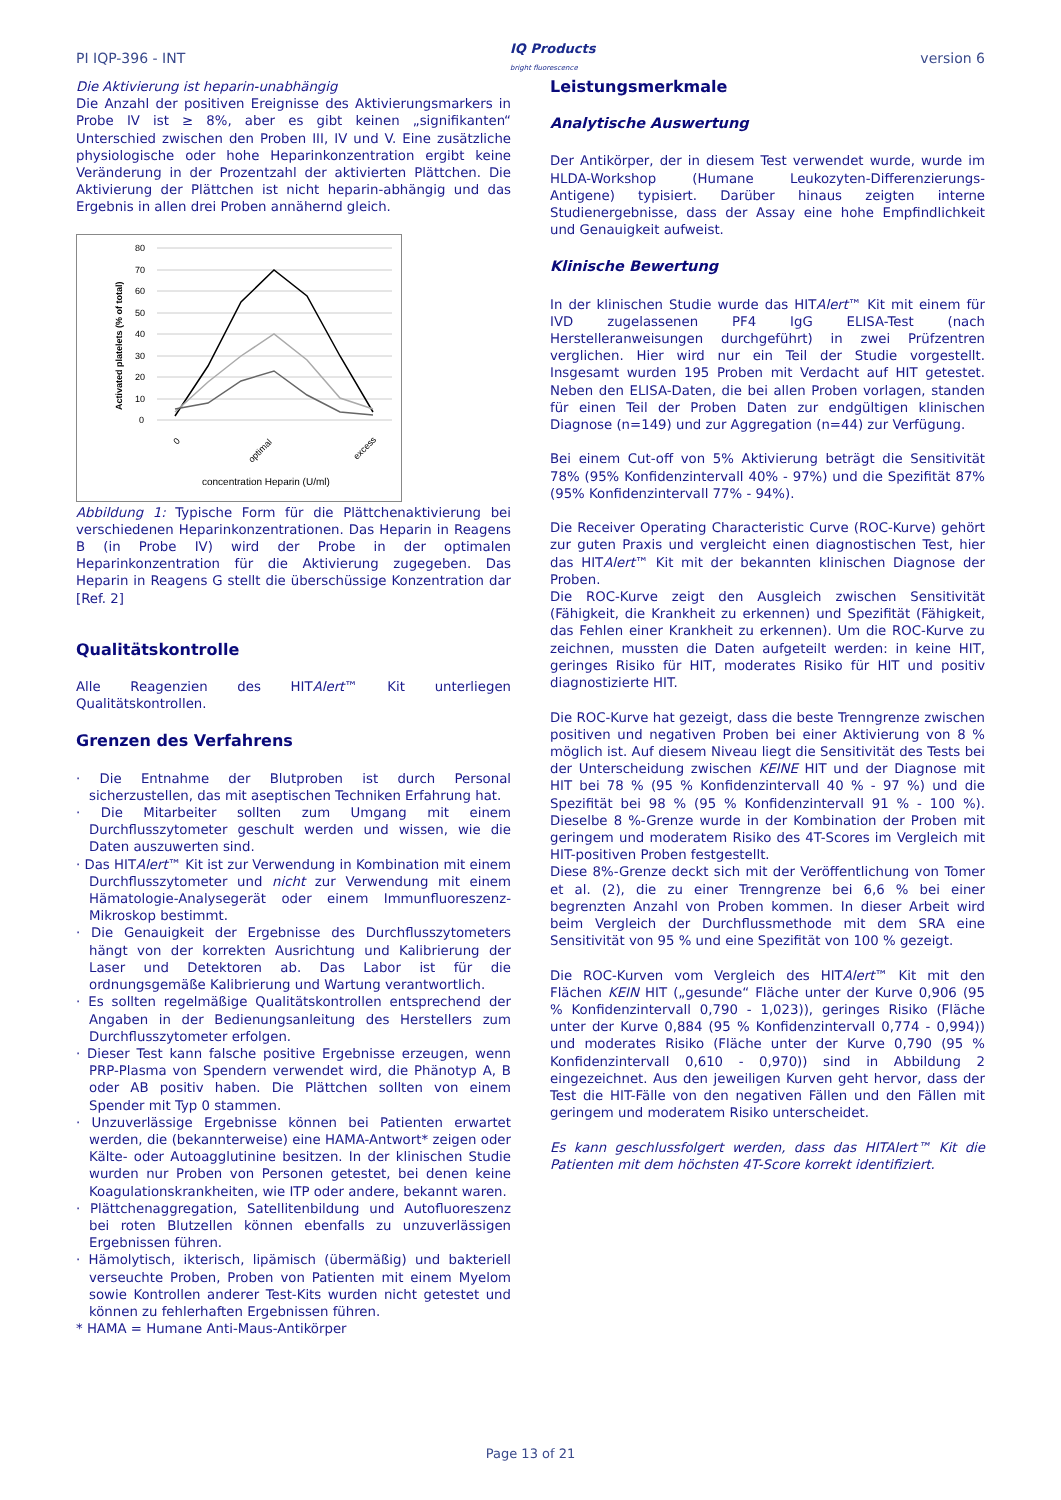PI IQP-396 - INT IQ Products
bright fluorescence version 6
Die Aktivierung ist heparin-unabhängig
Die Anzahl der positiven Ereignisse des Aktivierungsmarkers in Probe IV ist ≥ 8%, aber es gibt keinen „signifikanten“ Unterschied zwischen den Proben III, IV und V. Eine zusätzliche physiologische oder hohe Heparinkonzentration ergibt keine Veränderung in der Prozentzahl der aktivierten Plättchen. Die Aktivierung der Plättchen ist nicht heparin-abhängig und das Ergebnis in allen drei Proben annähernd gleich.
80
70
60
50
40
30
20
10
0
0
optimal
excess
concentration Heparin (U/ml)
Activated platelets (% of total)
Abbildung 1: Typische Form für die Plättchenaktivierung bei verschiedenen Heparinkonzentrationen. Das Heparin in Reagens B (in Probe IV) wird der Probe in der optimalen Heparinkonzentration für die Aktivierung zugegeben. Das Heparin in Reagens G stellt die überschüssige Konzentration dar [Ref. 2]
Qualitätskontrolle
Alle Reagenzien des HITAlert™ Kit unterliegen Qualitätskontrollen.
Grenzen des Verfahrens
· Die Entnahme der Blutproben ist durch Personal sicherzustellen, das mit aseptischen Techniken Erfahrung hat.
· Die Mitarbeiter sollten zum Umgang mit einem Durchflusszytometer geschult werden und wissen, wie die Daten auszuwerten sind.
· Das HITAlert™ Kit ist zur Verwendung in Kombination mit einem Durchflusszytometer und nicht zur Verwendung mit einem Hämatologie-Analysegerät oder einem Immunfluoreszenz-Mikroskop bestimmt.
· Die Genauigkeit der Ergebnisse des Durchflusszytometers hängt von der korrekten Ausrichtung und Kalibrierung der Laser und Detektoren ab. Das Labor ist für die ordnungsgemäße Kalibrierung und Wartung verantwortlich.
· Es sollten regelmäßige Qualitätskontrollen entsprechend der Angaben in der Bedienungsanleitung des Herstellers zum Durchflusszytometer erfolgen.
· Dieser Test kann falsche positive Ergebnisse erzeugen, wenn PRP-Plasma von Spendern verwendet wird, die Phänotyp A, B oder AB positiv haben. Die Plättchen sollten von einem Spender mit Typ 0 stammen.
· Unzuverlässige Ergebnisse können bei Patienten erwartet werden, die (bekannterweise) eine HAMA-Antwort* zeigen oder Kälte- oder Autoagglutinine besitzen. In der klinischen Studie wurden nur Proben von Personen getestet, bei denen keine Koagulationskrankheiten, wie ITP oder andere, bekannt waren.
· Plättchenaggregation, Satellitenbildung und Autofluoreszenz bei roten Blutzellen können ebenfalls zu unzuverlässigen Ergebnissen führen.
· Hämolytisch, ikterisch, lipämisch (übermäßig) und bakteriell verseuchte Proben, Proben von Patienten mit einem Myelom sowie Kontrollen anderer Test-Kits wurden nicht getestet und können zu fehlerhaften Ergebnissen führen.
* HAMA = Humane Anti-Maus-Antikörper
Leistungsmerkmale
Analytische Auswertung
Der Antikörper, der in diesem Test verwendet wurde, wurde im HLDA-Workshop (Humane Leukozyten-Differenzierungs-Antigene) typisiert. Darüber hinaus zeigten interne Studienergebnisse, dass der Assay eine hohe Empfindlichkeit und Genauigkeit aufweist.
Klinische Bewertung
In der klinischen Studie wurde das HITAlert™ Kit mit einem für IVD zugelassenen PF4 IgG ELISA-Test (nach Herstelleranweisungen durchgeführt) in zwei Prüfzentren verglichen. Hier wird nur ein Teil der Studie vorgestellt. Insgesamt wurden 195 Proben mit Verdacht auf HIT getestet. Neben den ELISA-Daten, die bei allen Proben vorlagen, standen für einen Teil der Proben Daten zur endgültigen klinischen Diagnose (n=149) und zur Aggregation (n=44) zur Verfügung.
Bei einem Cut-off von 5% Aktivierung beträgt die Sensitivität 78% (95% Konfidenzintervall 40% - 97%) und die Spezifität 87% (95% Konfidenzintervall 77% - 94%).
Die Receiver Operating Characteristic Curve (ROC-Kurve) gehört zur guten Praxis und vergleicht einen diagnostischen Test, hier das HITAlert™ Kit mit der bekannten klinischen Diagnose der Proben.
Die ROC-Kurve zeigt den Ausgleich zwischen Sensitivität (Fähigkeit, die Krankheit zu erkennen) und Spezifität (Fähigkeit, das Fehlen einer Krankheit zu erkennen). Um die ROC-Kurve zu zeichnen, mussten die Daten aufgeteilt werden: in keine HIT, geringes Risiko für HIT, moderates Risiko für HIT und positiv diagnostizierte HIT.
Die ROC-Kurve hat gezeigt, dass die beste Trenngrenze zwischen positiven und negativen Proben bei einer Aktivierung von 8 % möglich ist. Auf diesem Niveau liegt die Sensitivität des Tests bei der Unterscheidung zwischen KEINE HIT und der Diagnose mit HIT bei 78 % (95 % Konfidenzintervall 40 % - 97 %) und die Spezifität bei 98 % (95 % Konfidenzintervall 91 % - 100 %). Dieselbe 8 %-Grenze wurde in der Kombination der Proben mit geringem und moderatem Risiko des 4T-Scores im Vergleich mit HIT-positiven Proben festgestellt.
Diese 8%-Grenze deckt sich mit der Veröffentlichung von Tomer et al. (2), die zu einer Trenngrenze bei 6,6 % bei einer begrenzten Anzahl von Proben kommen. In dieser Arbeit wird beim Vergleich der Durchflussmethode mit dem SRA eine Sensitivität von 95 % und eine Spezifität von 100 % gezeigt.
Die ROC-Kurven vom Vergleich des HITAlert™ Kit mit den Flächen KEIN HIT („gesunde“ Fläche unter der Kurve 0,906 (95 % Konfidenzintervall 0,790 - 1,023)), geringes Risiko (Fläche unter der Kurve 0,884 (95 % Konfidenzintervall 0,774 - 0,994)) und moderates Risiko (Fläche unter der Kurve 0,790 (95 % Konfidenzintervall 0,610 - 0,970)) sind in Abbildung 2 eingezeichnet. Aus den jeweiligen Kurven geht hervor, dass der Test die HIT-Fälle von den negativen Fällen und den Fällen mit geringem und moderatem Risiko unterscheidet.
Es kann geschlussfolgert werden, dass das HITAlert™ Kit die Patienten mit dem höchsten 4T-Score korrekt identifiziert.
Page 13 of 21